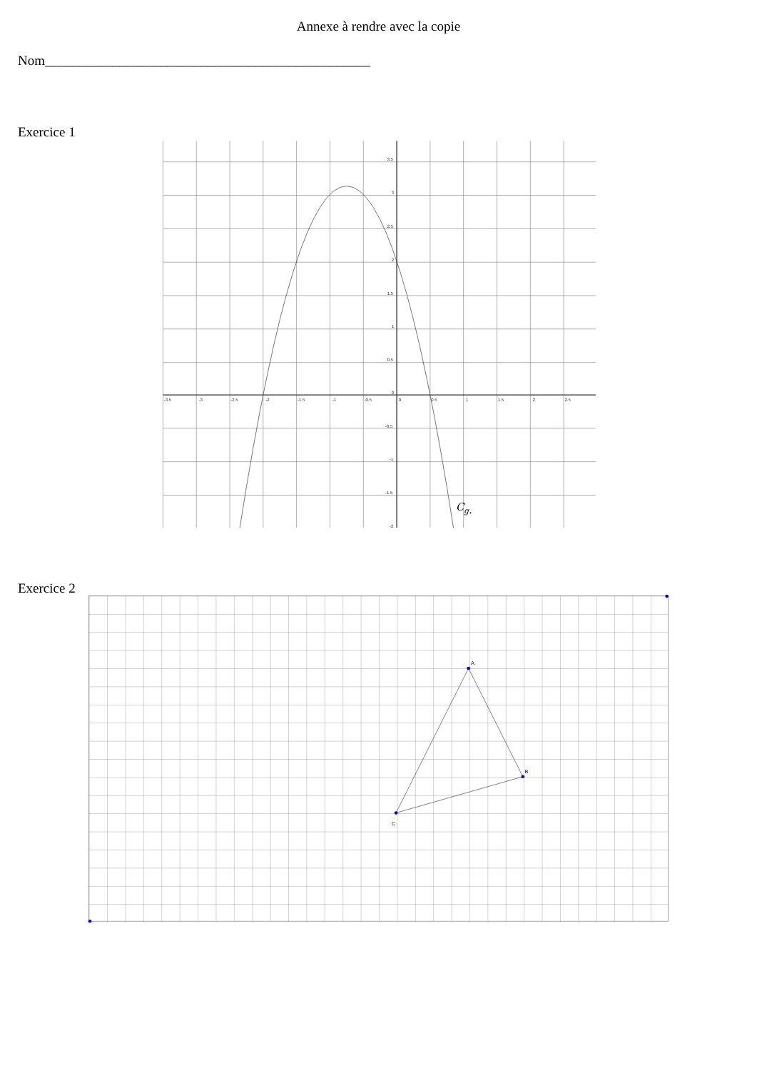Annexe à rendre avec la copie
Nom________________________________________________
Exercice 1
-3.5
-3
-2.5
-2
-1.5
-1
-0.5
0
0.5
1
1.5
2
2.5
3.5
3
2.5
2
1.5
1
0.5
0
-0.5
-1
-1.5
-2
Cg.
Exercice 2
A
B
C